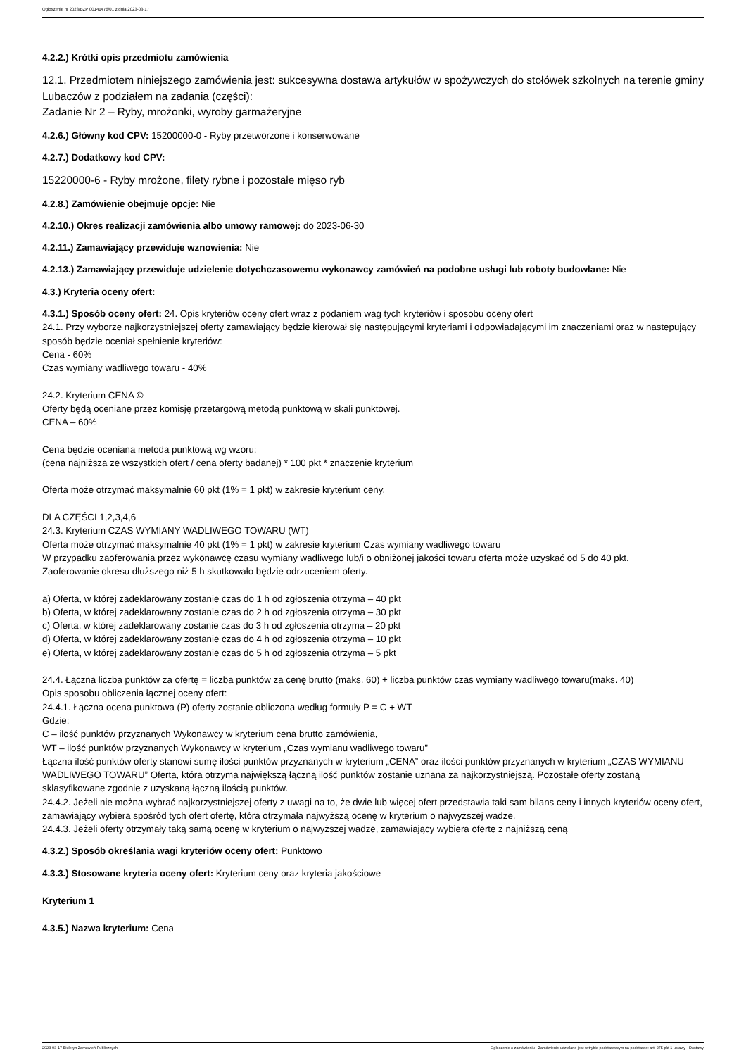Ogłoszenie nr 2023/BZP 00141476/01 z dnia 2023-03-17
4.2.2.) Krótki opis przedmiotu zamówienia
12.1. Przedmiotem niniejszego zamówienia jest: sukcesywna dostawa artykułów w spożywczych do stołówek szkolnych na terenie gminy Lubaczów z podziałem na zadania (części):
Zadanie Nr 2 – Ryby, mrożonki, wyroby garmażeryjne
4.2.6.) Główny kod CPV: 15200000-0 - Ryby przetworzone i konserwowane
4.2.7.) Dodatkowy kod CPV:
15220000-6 - Ryby mrożone, filety rybne i pozostałe mięso ryb
4.2.8.) Zamówienie obejmuje opcje: Nie
4.2.10.) Okres realizacji zamówienia albo umowy ramowej: do 2023-06-30
4.2.11.) Zamawiający przewiduje wznowienia: Nie
4.2.13.) Zamawiający przewiduje udzielenie dotychczasowemu wykonawcy zamówień na podobne usługi lub roboty budowlane: Nie
4.3.) Kryteria oceny ofert:
4.3.1.) Sposób oceny ofert: 24. Opis kryteriów oceny ofert wraz z podaniem wag tych kryteriów i sposobu oceny ofert
24.1. Przy wyborze najkorzystniejszej oferty zamawiający będzie kierował się następującymi kryteriami i odpowiadającymi im znaczeniami oraz w następujący sposób będzie oceniał spełnienie kryteriów:
Cena - 60%
Czas wymiany wadliwego towaru - 40%
24.2. Kryterium CENA ©
Oferty będą oceniane przez komisję przetargową metodą punktową w skali punktowej.
CENA – 60%
Cena będzie oceniana metoda punktową wg wzoru:
(cena najniższa ze wszystkich ofert / cena oferty badanej) * 100 pkt * znaczenie kryterium
Oferta może otrzymać maksymalnie 60 pkt (1% = 1 pkt) w zakresie kryterium ceny.
DLA CZĘŚCI 1,2,3,4,6
24.3. Kryterium CZAS WYMIANY WADLIWEGO TOWARU (WT)
Oferta może otrzymać maksymalnie 40 pkt (1% = 1 pkt) w zakresie kryterium Czas wymiany wadliwego towaru
W przypadku zaoferowania przez wykonawcę czasu wymiany wadliwego lub/i o obniżonej jakości towaru oferta może uzyskać od 5 do 40 pkt.
Zaoferowanie okresu dłuższego niż 5 h skutkowało będzie odrzuceniem oferty.
a) Oferta, w której zadeklarowany zostanie czas do 1 h od zgłoszenia otrzyma – 40 pkt
b) Oferta, w której zadeklarowany zostanie czas do 2 h od zgłoszenia otrzyma – 30 pkt
c) Oferta, w której zadeklarowany zostanie czas do 3 h od zgłoszenia otrzyma – 20 pkt
d) Oferta, w której zadeklarowany zostanie czas do 4 h od zgłoszenia otrzyma – 10 pkt
e) Oferta, w której zadeklarowany zostanie czas do 5 h od zgłoszenia otrzyma – 5 pkt
24.4. Łączna liczba punktów za ofertę = liczba punktów za cenę brutto (maks. 60) + liczba punktów czas wymiany wadliwego towaru(maks. 40)
Opis sposobu obliczenia łącznej oceny ofert:
24.4.1. Łączna ocena punktowa (P) oferty zostanie obliczona według formuły P = C + WT
Gdzie:
C – ilość punktów przyznanych Wykonawcy w kryterium cena brutto zamówienia,
WT – ilość punktów przyznanych Wykonawcy w kryterium „Czas wymianu wadliwego towaru”
Łączna ilość punktów oferty stanowi sumę ilości punktów przyznanych w kryterium „CENA” oraz ilości punktów przyznanych w kryterium „CZAS WYMIANU WADLIWEGO TOWARU” Oferta, która otrzyma największą łączną ilość punktów zostanie uznana za najkorzystniejszą. Pozostałe oferty zostaną sklasyfikowane zgodnie z uzyskaną łączną ilością punktów.
24.4.2. Jeżeli nie można wybrać najkorzystniejszej oferty z uwagi na to, że dwie lub więcej ofert przedstawia taki sam bilans ceny i innych kryteriów oceny ofert, zamawiający wybiera spośród tych ofert ofertę, która otrzymała najwyższą ocenę w kryterium o najwyższej wadze.
24.4.3. Jeżeli oferty otrzymały taką samą ocenę w kryterium o najwyższej wadze, zamawiający wybiera ofertę z najniższą ceną
4.3.2.) Sposób określania wagi kryteriów oceny ofert: Punktowo
4.3.3.) Stosowane kryteria oceny ofert: Kryterium ceny oraz kryteria jakościowe
Kryterium 1
4.3.5.) Nazwa kryterium: Cena
2023-03-17 Biuletyn Zamówień Publicznych Ogłoszenie o zamówieniu - Zamówienie udzielane jest w trybie podstawowym na podstawie: art. 275 pkt 1 ustawy - Dostawy